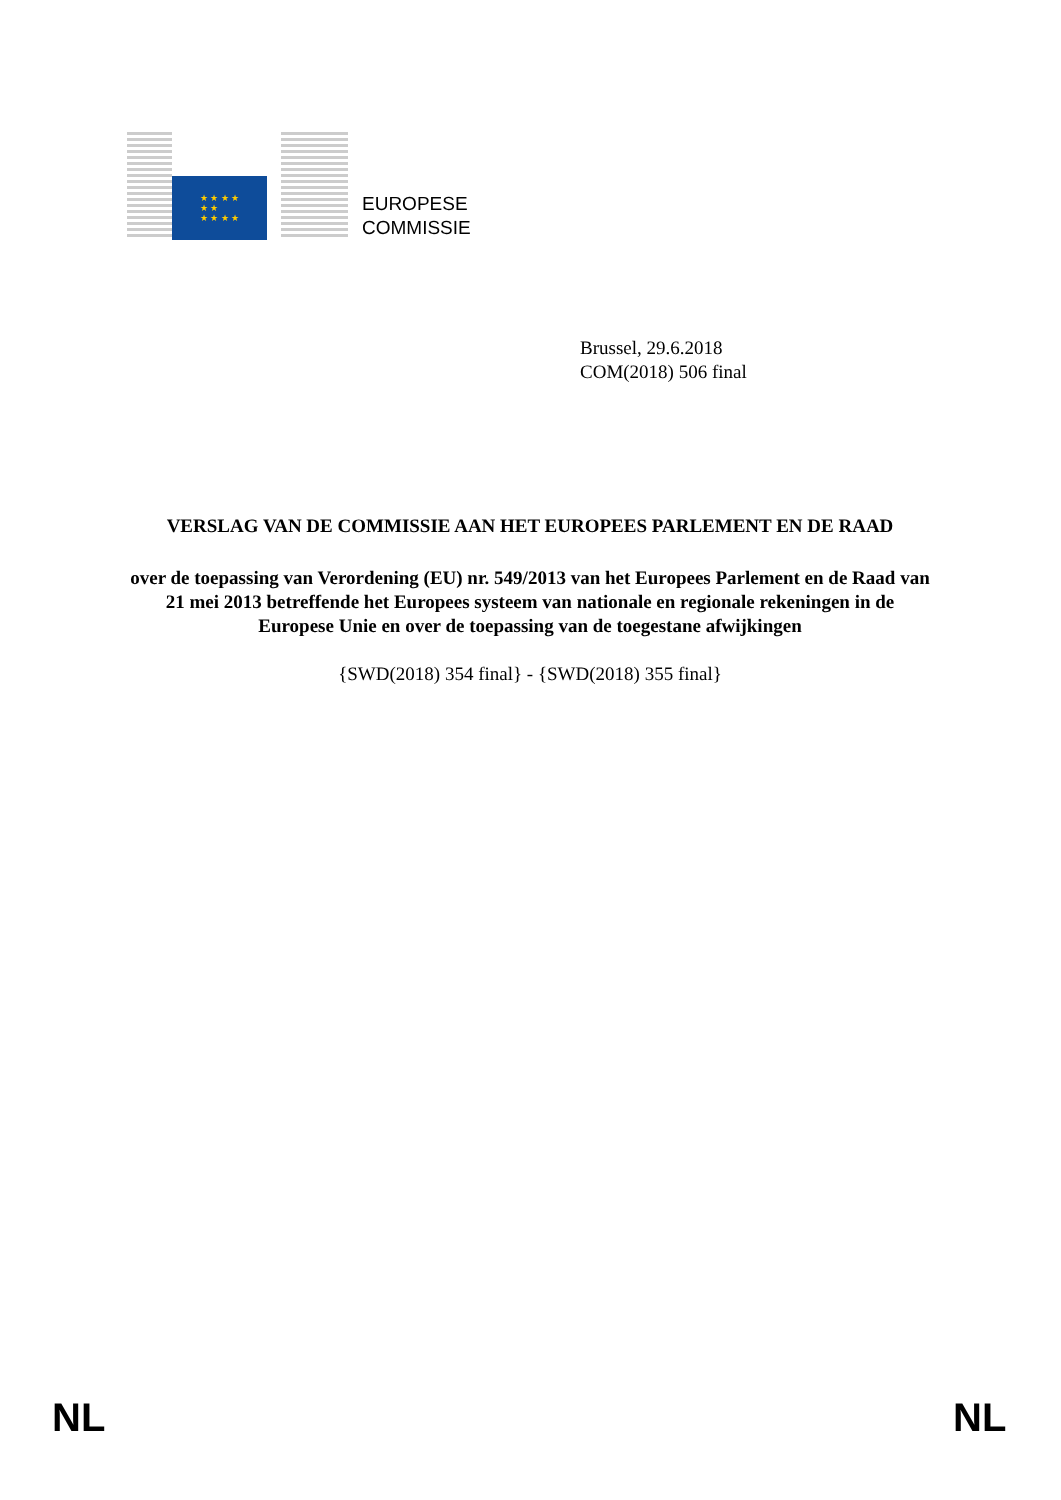★ ★ ★ ★
★ ★
★ ★ ★ ★
EUROPESE
COMMISSIE
Brussel, 29.6.2018
COM(2018) 506 final
VERSLAG VAN DE COMMISSIE AAN HET EUROPEES PARLEMENT EN DE RAAD
over de toepassing van Verordening (EU) nr. 549/2013 van het Europees Parlement en de Raad van 21 mei 2013 betreffende het Europees systeem van nationale en regionale rekeningen in de Europese Unie en over de toepassing van de toegestane afwijkingen
{SWD(2018) 354 final} - {SWD(2018) 355 final}
NL NL